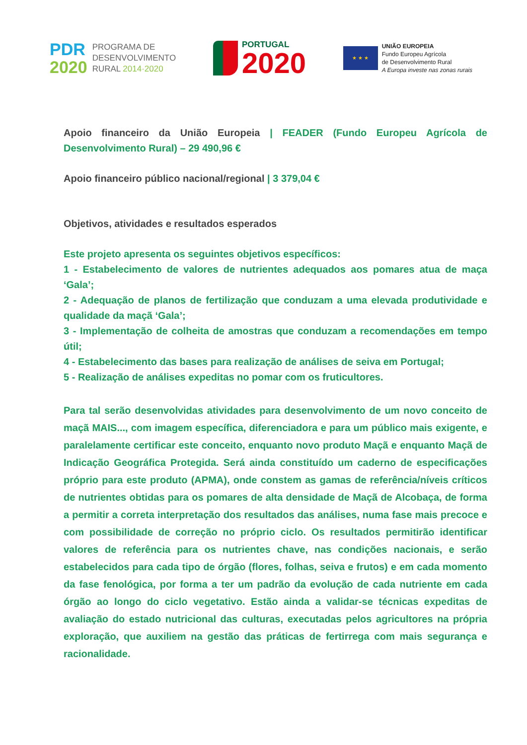PDR
2020
PROGRAMA DE
DESENVOLVIMENTO
RURAL 2014·2020
PORTUGAL
2020
★ ★ ★
UNIÃO EUROPEIA
Fundo Europeu Agrícola
de Desenvolvimento Rural
A Europa investe nas zonas rurais
Apoio financeiro da União Europeia | FEADER (Fundo Europeu Agrícola de Desenvolvimento Rural) – 29 490,96 €
Apoio financeiro público nacional/regional | 3 379,04 €
Objetivos, atividades e resultados esperados
Este projeto apresenta os seguintes objetivos específicos:
1 - Estabelecimento de valores de nutrientes adequados aos pomares atua de maça ‘Gala’;
2 - Adequação de planos de fertilização que conduzam a uma elevada produtividade e qualidade da maçã ‘Gala’;
3 - Implementação de colheita de amostras que conduzam a recomendações em tempo útil;
4 - Estabelecimento das bases para realização de análises de seiva em Portugal;
5 - Realização de análises expeditas no pomar com os fruticultores.
Para tal serão desenvolvidas atividades para desenvolvimento de um novo conceito de maçã MAIS..., com imagem específica, diferenciadora e para um público mais exigente, e paralelamente certificar este conceito, enquanto novo produto Maçã e enquanto Maçã de Indicação Geográfica Protegida. Será ainda constituído um caderno de especificações próprio para este produto (APMA), onde constem as gamas de referência/níveis críticos de nutrientes obtidas para os pomares de alta densidade de Maçã de Alcobaça, de forma a permitir a correta interpretação dos resultados das análises, numa fase mais precoce e com possibilidade de correção no próprio ciclo. Os resultados permitirão identificar valores de referência para os nutrientes chave, nas condições nacionais, e serão estabelecidos para cada tipo de órgão (flores, folhas, seiva e frutos) e em cada momento da fase fenológica, por forma a ter um padrão da evolução de cada nutriente em cada órgão ao longo do ciclo vegetativo. Estão ainda a validar-se técnicas expeditas de avaliação do estado nutricional das culturas, executadas pelos agricultores na própria exploração, que auxiliem na gestão das práticas de fertirrega com mais segurança e racionalidade.